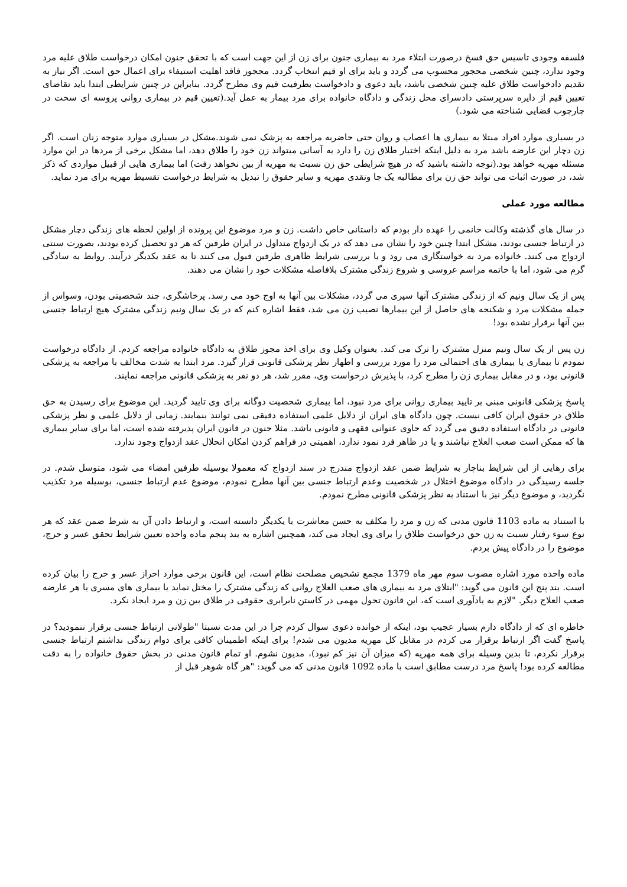فلسفه وجودی تاسیس حق فسخ درصورت ابتلاء مرد به بیماری جنون برای زن از این جهت است که با تحقق جنون امکان درخواست طلاق علیه مرد وجود ندارد، چنین شخصی محجور محسوب می گردد و باید برای او قیم انتخاب گردد. محجور فاقد اهلیت استیفاء برای اعمال حق است. اگر نیاز به تقدیم دادخواست طلاق علیه چنین شخصی باشد، باید دعوی و دادخواست بطرفیت قیم وی مطرح گردد. بنابراین در چنین شرایطی ابتدا باید تقاضای تعیین قیم از دایره سرپرستی دادسرای محل زندگی و دادگاه خانواده برای مرد بیمار به عمل آید.(تعیین قیم در بیماری روانی پروسه ای سخت در چارچوب قضایی شناخته می شود.)
در بسیاری موارد افراد مبتلا به بیماری ها اعصاب و روان حتی حاضربه مراجعه به پزشک نمی شوند.مشکل در بسیاری موارد متوجه زنان است. اگر زن دچار این عارضه باشد مرد به دلیل اینکه اختیار طلاق زن را دارد به آسانی میتواند زن خود را طلاق دهد، اما مشکل برخی از مردها در این موارد مسئله مهریه خواهد بود.(توجه داشته باشید که در هیچ شرایطی حق زن نسبت به مهریه از بین نخواهد رفت) اما بیماری هایی از قبیل مواردی که ذکر شد، در صورت اثبات می تواند حق زن برای مطالبه یک جا ونقدی مهریه و سایر حقوق را تبدیل به شرایط درخواست تقسیط مهریه برای مرد نماید.
مطالعه مورد عملی
در سال های گذشته وکالت خانمی را عهده دار بودم که داستانی خاص داشت. زن و مرد موضوع این پرونده از اولین لحظه های زندگی دچار مشکل در ارتباط جنسی بودند، مشکل ابتدا چنین خود را نشان می دهد که در یک ازدواج متداول در ایران طرفین که هر دو تحصیل کرده بودند، بصورت سنتی ازدواج می کنند. خانواده مرد به خواستگاری می رود و با بررسی شرایط ظاهری طرفین قبول می کنند تا به عقد یکدیگر درآیند. روابط به سادگی گرم می شود، اما با خاتمه مراسم عروسی و شروع زندگی مشترک بلافاصله مشکلات خود را نشان می دهند.
پس از یک سال ونیم که از زندگی مشترک آنها سپری می گردد، مشکلات بین آنها به اوج خود می رسد. پرخاشگری، چند شخصیتی بودن، وسواس از جمله مشکلات مرد و شکنجه های حاصل از این بیمارها نصیب زن می شد، فقط اشاره کنم که در یک سال ونیم زندگی مشترک هیچ ارتباط جنسی بین آنها برقرار نشده بود!
زن پس از یک سال ونیم منزل مشترک را ترک می کند. بعنوان وکیل وی برای اخذ مجوز طلاق به دادگاه خانواده مراجعه کردم. از دادگاه درخواست نمودم تا بیماری یا بیماری های احتمالی مرد را مورد بررسی و اظهار نظر پزشکی قانونی قرار گیرد. مرد ابتدا به شدت مخالف با مراجعه به پزشکی قانونی بود، و در مقابل بیماری زن را مطرح کرد، با پذیرش درخواست وی، مقرر شد، هر دو نفر به پزشکی قانونی مراجعه نمایند.
پاسخ پزشکی قانونی مبنی بر تایید بیماری روانی برای مرد نبود، اما بیماری شخصیت دوگانه برای وی تایید گردید. این موضوع برای رسیدن به حق طلاق در حقوق ایران کافی نیست. چون دادگاه های ایران از دلایل علمی استفاده دقیقی نمی توانند بنمایند. زمانی از دلایل علمی و نظر پزشکی قانونی در دادگاه استفاده دقیق می گردد که حاوی عنوانی فقهی و قانونی باشد. مثلا جنون در قانون ایران پذیرفته شده است، اما برای سایر بیماری ها که ممکن است صعب العلاج نباشند و یا در ظاهر فرد نمود ندارد، اهمیتی در فراهم کردن امکان انحلال عقد ازدواج وجود ندارد.
برای رهایی از این شرایط بناچار به شرایط ضمن عقد ازدواج مندرج در سند ازدواج که معمولا بوسیله طرفین امضاء می شود، متوسل شدم. در جلسه رسیدگی در دادگاه موضوع اختلال در شخصیت وعدم ارتباط جنسی بین آنها مطرح نمودم، موضوع عدم ارتباط جنسی، بوسیله مرد تکذیب نگردید، و موضوع دیگر نیز با استناد به نظر پزشکی قانونی مطرح نمودم.
با استناد به ماده 1103 قانون مدنی که زن و مرد را مکلف به حسن معاشرت با یکدیگر دانسته است، و ارتباط دادن آن به شرط ضمن عقد که هر نوع سوء رفتار نسبت به زن حق درخواست طلاق را برای وی ایجاد می کند، همچنین اشاره به بند پنجم ماده واحده تعیین شرایط تحقق عسر و حرج، موضوع را در دادگاه پیش بردم.
ماده واحده مورد اشاره مصوب سوم مهر ماه 1379 مجمع تشخیص مصلحت نظام است، این قانون برخی موارد احراز عسر و حرج را بیان کرده است. بند پنج این قانون می گوید: "ابتلای مرد به بیماری های صعب العلاج روانی که زندگی مشترک را مختل نماید یا بیماری های مسری یا هر عارضه صعب العلاج دیگر. "لازم به یادآوری است که، این قانون تحول مهمی در کاستن نابرابری حقوقی در طلاق بین زن و مرد ایجاد نکرد.
خاطره ای که از دادگاه دارم بسیار عجیب بود، اینکه از خوانده دعوی سوال کردم چرا در این مدت نسبتا "طولانی ارتباط جنسی برقرار ننمودید؟ در پاسخ گفت اگر ارتباط برقرار می کردم در مقابل کل مهریه مدیون می شدم! برای اینکه اطمینان کافی برای دوام زندگی نداشتم ارتباط جنسی برقرار نکردم، تا بدین وسیله برای همه مهریه (که میزان آن نیز کم نبود)، مدیون نشوم. او تمام قانون مدنی در بخش حقوق خانواده را به دقت مطالعه کرده بود! پاسخ مرد درست مطابق است با ماده 1092 قانون مدنی که می گوید: "هر گاه شوهر قبل از